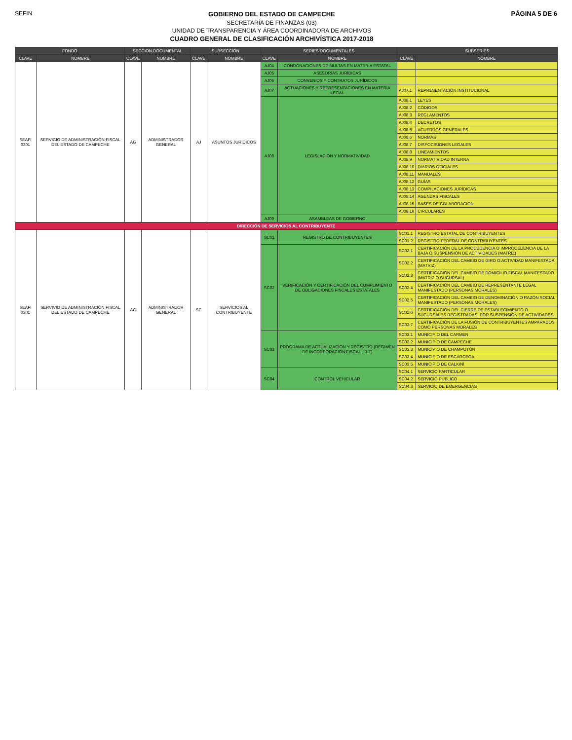SEFIN
GOBIERNO DEL ESTADO DE CAMPECHE
SECRETARÍA DE FINANZAS (03)
UNIDAD DE TRANSPARENCIA Y ÁREA COORDINADORA DE ARCHIVOS
CUADRO GENERAL DE CLASIFICACIÓN ARCHIVÍSTICA 2017-2018
PÁGINA 5 DE 6
| FONDO | | SECCION DOCUMENTAL | | SUBSECCION | | SERIES DOCUMENTALES | | SUBSERIES | |
| --- | --- | --- | --- | --- | --- | --- | --- | --- | --- |
| CLAVE | NOMBRE | CLAVE | NOMBRE | CLAVE | NOMBRE | CLAVE | NOMBRE | CLAVE | NOMBRE |
| SEAFI 0301 | SERVICIO DE ADMINISTRACIÓN FISCAL DEL ESTADO DE CAMPECHE | AG | ADMINISTRADOR GENERAL | AJ | ASUNTOS JURÍDICOS | AJ04 | CONDONACIONES DE MULTAS EN MATERIA ESTATAL | | |
| | | | | | | AJ05 | ASESORÍAS JURÍDICAS | | |
| | | | | | | AJ06 | CONVENIOS Y CONTRATOS JURÍDICOS | | |
| | | | | | | AJ07 | ACTUACIONES Y REPRESENTACIONES EN MATERIA LEGAL | AJ07.1 | REPRESENTACIÓN INSTITUCIONAL |
| | | | | | | AJ08 | LEGISLACIÓN Y NORMATIVIDAD | AJ08.1 | LEYES |
| | | | | | | | | AJ08.2 | CÓDIGOS |
| | | | | | | | | AJ08.3 | REGLAMENTOS |
| | | | | | | | | AJ08.4 | DECRETOS |
| | | | | | | | | AJ08.5 | ACUERDOS GENERALES |
| | | | | | | | | AJ08.6 | NORMAS |
| | | | | | | | | AJ08.7 | DISPOCISIONES LEGALES |
| | | | | | | | | AJ08.8 | LINEAMIENTOS |
| | | | | | | | | AJ08.9 | NORMATIVIDAD INTERNA |
| | | | | | | | | AJ08.10 | DIARIOS OFICIALES |
| | | | | | | | | AJ08.11 | MANUALES |
| | | | | | | | | AJ08.12 | GUÍAS |
| | | | | | | | | AJ08.13 | COMPILACIONES JURÍDICAS |
| | | | | | | | | AJ08.14 | AGENDAS FISCALES |
| | | | | | | | | AJ08.15 | BASES DE COLABORACIÓN |
| | | | | | | | | AJ08.16 | CIRCULARES |
| | | | | | | AJ09 | ASAMBLEAS DE GOBIERNO | | |
| DIRECCIÓN DE SERVICIOS AL CONTRIBUYENTE | | | | | | | | | |
| SEAFI 0301 | SERVIVIO DE ADMINISTRACIÓN FISCAL DEL ESTADO DE CAMPECHE | AG | ADMINISTRADOR GENERAL | SC | SERVICIOS AL CONTRIBUYENTE | SC01 | REGISTRO DE CONTRIBUYENTES | SC01.1 | REGISTRO ESTATAL DE CONTRIBUYENTES |
| | | | | | | | | SC01.2 | REGISTRO FEDERAL DE CONTRIBUYENTES |
| | | | | | | SC02 | VERIFICACIÓN Y CERTIFICACIÓN DEL CUMPLIMIENTO DE OBLIGACIONES FISCALES ESTATALES | SC02.1 | CERTIFICACIÓN DE LA PROCEDENCIA O IMPROCEDENCIA DE LA BAJA O SUSPENSIÓN DE ACTIVIDADES (MATRIZ) |
| | | | | | | | | SC02.2 | CERTIFICACIÓN DEL CAMBIO DE GIRO O ACTIVIDAD MANIFESTADA (MATRIZ) |
| | | | | | | | | SC02.3 | CERTIFICACIÓN DEL CAMBIO DE DOMICILIO FISCAL MANIFESTADO (MATRIZ O SUCURSAL) |
| | | | | | | | | SC02.4 | CERTIFICACIÓN DEL CAMBIO DE REPRESENTANTE LEGAL MANIFESTADO (PERSONAS MORALES) |
| | | | | | | | | SC02.5 | CERTIFICACIÓN DEL CAMBIO DE DENOMINACIÓN O RAZÓN SOCIAL MANIFESTADO (PERSONAS MORALES) |
| | | | | | | | | SC02.6 | CERTIFICACIÓN DEL CIERRE DE ESTABLECIMIENTO O SUCURSALES REGISTRADAS, POR SUSPENSIÓN DE ACTIVIDADES |
| | | | | | | | | SC02.7 | CERTIFICACIÓN DE LA FUSIÓN DE CONTRIBUYENTES AMPARADOS COMO PERSONAS MORALES |
| | | | | | | SC03 | PROGRAMA DE ACTUALIZACIÓN Y REGISTRO (RÉGIMEN DE INCORPORACIÓN FISCAL , RIF) | SC03.1 | MUNICIPIO DEL CARMEN |
| | | | | | | | | SC03.2 | MUNICIPIO DE CAMPECHE |
| | | | | | | | | SC03.3 | MUNICIPIO DE CHAMPOTÓN |
| | | | | | | | | SC03.4 | MUNICIPIO DE ESCÁRCEGA |
| | | | | | | | | SC03.5 | MUNICIPIO DE CALKINÍ |
| | | | | | | SC04 | CONTROL VEHICULAR | SC04.1 | SERVICIO PARTICULAR |
| | | | | | | | | SC04.2 | SERVICIO PÚBLICO |
| | | | | | | | | SC04.3 | SERVICIO DE EMERGENCIAS |